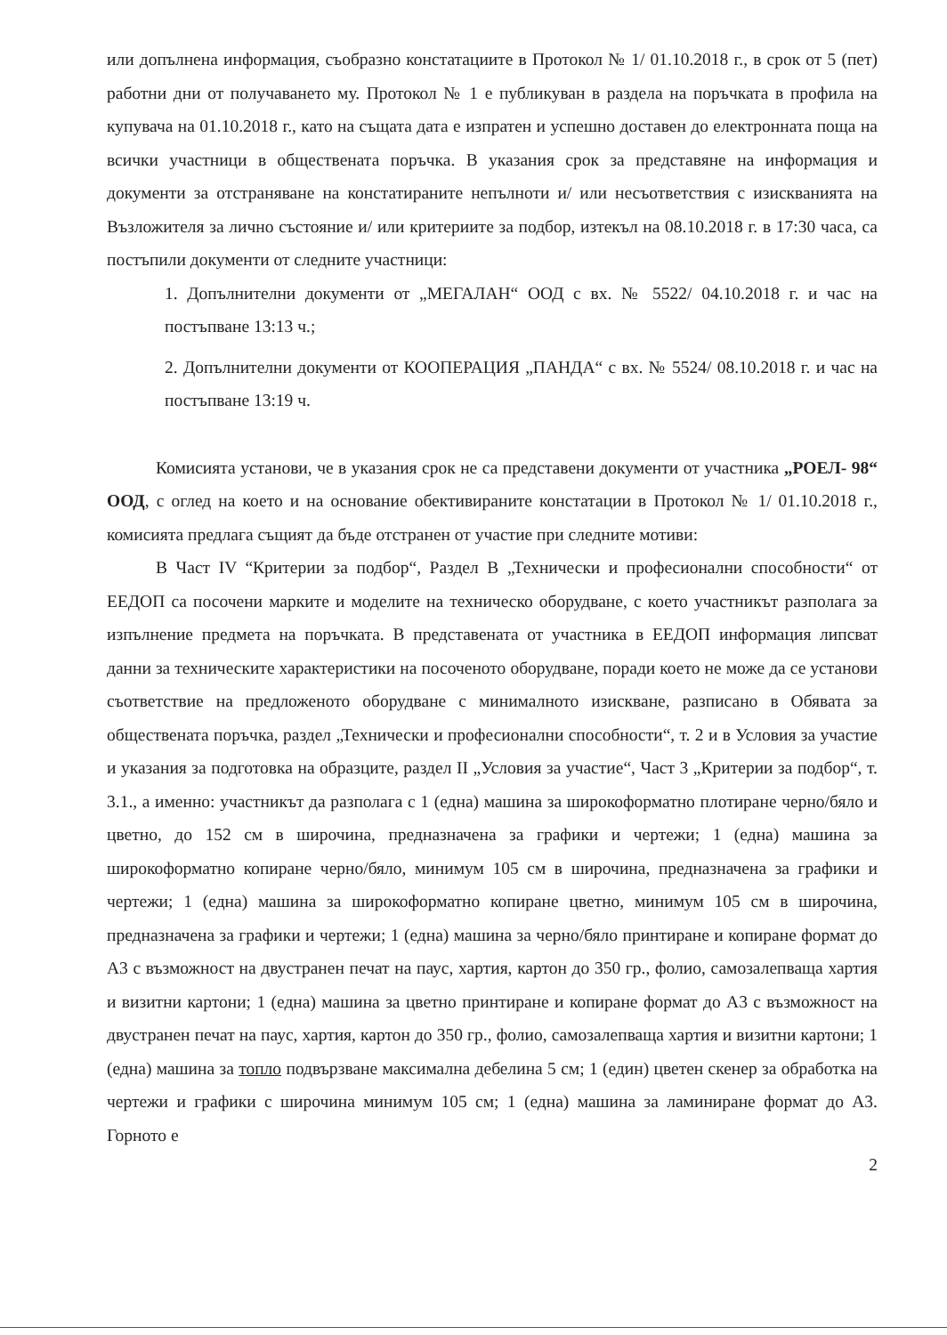или допълнена информация, съобразно констатациите в Протокол № 1/ 01.10.2018 г., в срок от 5 (пет) работни дни от получаването му. Протокол № 1 е публикуван в раздела на поръчката в профила на купувача на 01.10.2018 г., като на същата дата е изпратен и успешно доставен до електронната поща на всички участници в обществената поръчка. В указания срок за представяне на информация и документи за отстраняване на констатираните непълноти и/ или несъответствия с изискванията на Възложителя за лично състояние и/ или критериите за подбор, изтекъл на 08.10.2018 г. в 17:30 часа, са постъпили документи от следните участници:
1. Допълнителни документи от „МЕГАЛАН“ ООД с вх. № 5522/ 04.10.2018 г. и час на постъпване 13:13 ч.;
2. Допълнителни документи от КООПЕРАЦИЯ „ПАНДА“ с вх. № 5524/ 08.10.2018 г. и час на постъпване 13:19 ч.
Комисията установи, че в указания срок не са представени документи от участника „РОЕЛ- 98“ ООД, с оглед на което и на основание обективираните констатации в Протокол № 1/ 01.10.2018 г., комисията предлага същият да бъде отстранен от участие при следните мотиви:
В Част IV “Критерии за подбор“, Раздел В „Технически и професионални способности“ от ЕЕДОП са посочени марките и моделите на техническо оборудване, с което участникът разполага за изпълнение предмета на поръчката. В представената от участника в ЕЕДОП информация липсват данни за техническите характеристики на посоченото оборудване, поради което не може да се установи съответствие на предложеното оборудване с минималното изискване, разписано в Обявата за обществената поръчка, раздел „Технически и професионални способности“, т. 2 и в Условия за участие и указания за подготовка на образците, раздел II „Условия за участие“, Част 3 „Критерии за подбор“, т. 3.1., а именно: участникът да разполага с 1 (една) машина за широкоформатно плотиране черно/бяло и цветно, до 152 см в широчина, предназначена за графики и чертежи; 1 (една) машина за широкоформатно копиране черно/бяло, минимум 105 см в широчина, предназначена за графики и чертежи; 1 (една) машина за широкоформатно копиране цветно, минимум 105 см в широчина, предназначена за графики и чертежи; 1 (една) машина за черно/бяло принтиране и копиране формат до А3 с възможност на двустранен печат на паус, хартия, картон до 350 гр., фолио, самозалепваща хартия и визитни картони; 1 (една) машина за цветно принтиране и копиране формат до А3 с възможност на двустранен печат на паус, хартия, картон до 350 гр., фолио, самозалепваща хартия и визитни картони; 1 (една) машина за топло подвързване максимална дебелина 5 см; 1 (един) цветен скенер за обработка на чертежи и графики с широчина минимум 105 см; 1 (една) машина за ламиниране формат до А3. Горното е
2